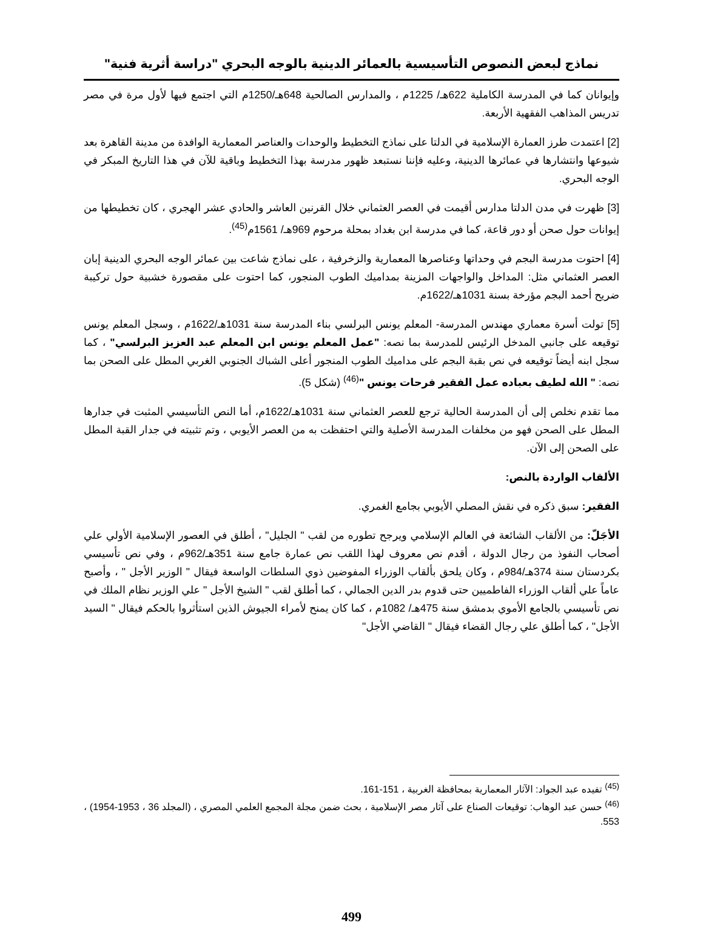نماذج لبعض النصوص التأسيسية بالعمائر الدينية بالوجه البحري "دراسة أثرية فنية"
وإيوانان كما في المدرسة الكاملية 622هـ/ 1225م ، والمدارس الصالحية 648هـ/1250م التي اجتمع فيها لأول مرة في مصر تدريس المذاهب الفقهية الأربعة.
[2] اعتمدت طرز العمارة الإسلامية في الدلتا على نماذج التخطيط والوحدات والعناصر المعمارية الوافدة من مدينة القاهرة بعد شيوعها وانتشارها في عمائرها الدينية، وعليه فإننا نستبعد ظهور مدرسة بهذا التخطيط وباقية للآن في هذا التاريخ المبكر في الوجه البحري.
[3] ظهرت في مدن الدلتا مدارس أقيمت في العصر العثماني خلال القرنين العاشر والحادي عشر الهجري ، كان تخطيطها من إيوانات حول صحن أو دور قاعة، كما في مدرسة ابن بغداد بمحلة مرحوم 969هـ/ 1561م<sup>(45)</sup>.
[4] احتوت مدرسة البجم في وحداتها وعناصرها المعمارية والزخرفية ، على نماذج شاعت بين عمائر الوجه البحري الدينية إبان العصر العثماني مثل: المداخل والواجهات المزينة بمداميك الطوب المنجور، كما احتوت على مقصورة خشبية حول تركيبة ضريح أحمد البجم مؤرخة بسنة 1031هـ/1622م.
[5] تولت أسرة معماري مهندس المدرسة- المعلم يونس البرلسي بناء المدرسة سنة 1031هـ/1622م ، وسجل المعلم يونس توقيعه على جانبي المدخل الرئيس للمدرسة بما نصه: "عمل المعلم يونس ابن المعلم عبد العزيز البرلسي" ، كما سجل ابنه أيضاً توقيعه في نص بقبة البجم على مداميك الطوب المنجور أعلى الشباك الجنوبي الغربي المطل على الصحن بما نصه: " الله لطيف بعباده عمل الفقير فرحات يونس "<sup>(46)</sup> (شكل 5).
مما تقدم نخلص إلى أن المدرسة الحالية ترجع للعصر العثماني سنة 1031هـ/1622م، أما النص التأسيسي المثبت في جدارها المطل على الصحن فهو من مخلفات المدرسة الأصلية والتي احتفظت به من العصر الأيوبي ، وتم تثبيته في جدار القبة المطل على الصحن إلى الآن.
الألقاب الواردة بالنص:
الفقير: سبق ذكره في نقش المصلي الأيوبي بجامع الغمري.
الأجَلّ: من الألقاب الشائعة في العالم الإسلامي ويرجح تطوره من لقب " الجليل" ، أطلق في العصور الإسلامية الأولي علي أصحاب النفوذ من رجال الدولة ، أقدم نص معروف لهذا اللقب نص عمارة جامع سنة 351هـ/962م ، وفي نص تأسيسي بكردستان سنة 374هـ/984م ، وكان يلحق بألقاب الوزراء المفوضين ذوي السلطات الواسعة فيقال " الوزير الأجل " ، وأصبح عاماً علي ألقاب الوزراء الفاطميين حتى قدوم بدر الدين الجمالي ، كما أطلق لقب " الشيخ الأجل " علي الوزير نظام الملك في نص تأسيسي بالجامع الأموي بدمشق سنة 475هـ/ 1082م ، كما كان يمنح لأمراء الجيوش الذين استأثروا بالحكم فيقال " السيد الأجل" ، كما أطلق علي رجال القضاء فيقال " القاضي الأجل"
<sup>(45)</sup> تفيده عبد الجواد: الآثار المعمارية بمحافظة الغربية ، 151-161.
<sup>(46)</sup> حسن عبد الوهاب: توقيعات الصناع على آثار مصر الإسلامية ، بحث ضمن مجلة المجمع العلمي المصري ، (المجلد 36 ، 1953-1954) ، 553.
499